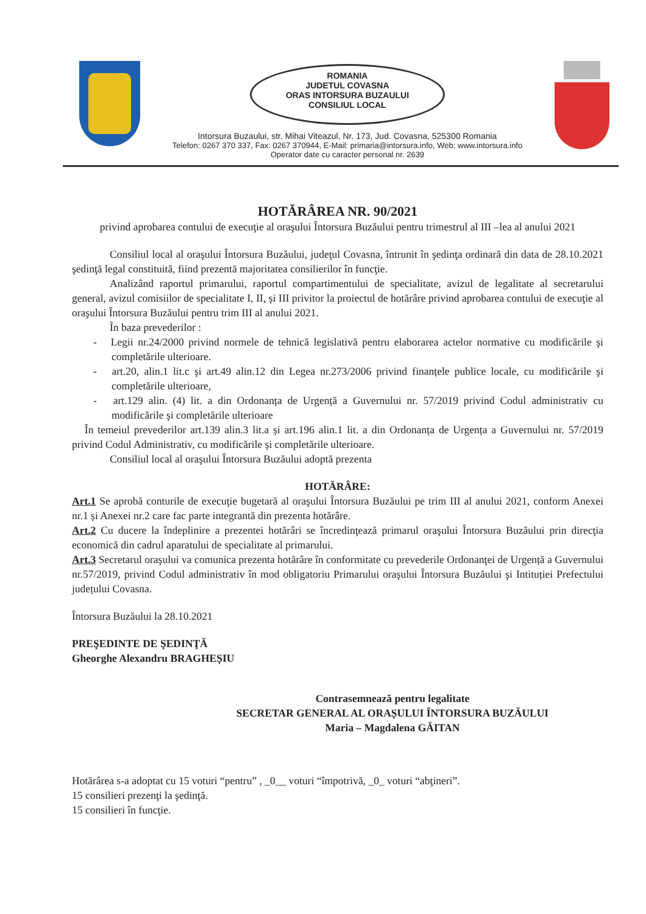ROMANIA
JUDETUL COVASNA
ORAS INTORSURA BUZAULUI
CONSILIUL LOCAL
Intorsura Buzaului, str. Mihai Viteazul, Nr. 173, Jud. Covasna, 525300 Romania
Telefon: 0267 370 337, Fax: 0267 370944, E-Mail: primaria@intorsura.info, Web: www.intorsura.info
Operator date cu caracter personal nr. 2639
HOTĂRÂREA NR. 90/2021
privind aprobarea contului de execuţie al oraşului Întorsura Buzăului pentru trimestrul al III –lea al anului 2021
Consiliul local al oraşului Întorsura Buzăului, judeţul Covasna, întrunit în şedinţa ordinară din data de 28.10.2021 şedinţă legal constituită, fiind prezentă majoritatea consilierilor în funcţie.
Analizând raportul primarului, raportul compartimentului de specialitate, avizul de legalitate al secretarului general, avizul comisiilor de specialitate I, II, și III privitor la proiectul de hotărâre privind aprobarea contului de execuţie al oraşului Întorsura Buzăului pentru trim III al anului 2021.
În baza prevederilor :
- Legii nr.24/2000 privind normele de tehnică legislativă pentru elaborarea actelor normative cu modificările şi completările ulterioare.
- art.20, alin.1 lit.c şi art.49 alin.12 din Legea nr.273/2006 privind finanțele publice locale, cu modificările şi completările ulterioare,
- art.129 alin. (4) lit. a din Ordonanța de Urgență a Guvernului nr. 57/2019 privind Codul administrativ cu modificările şi completările ulterioare
În temeiul prevederilor art.139 alin.3 lit.a și art.196 alin.1 lit. a din Ordonanța de Urgența a Guvernului nr. 57/2019 privind Codul Administrativ, cu modificările și completările ulterioare.
Consiliul local al oraşului Întorsura Buzăului adoptă prezenta
HOTĂRÂRE:
Art.1 Se aprobă conturile de execuţie bugetară al oraşului Întorsura Buzăului pe trim III al anului 2021, conform Anexei nr.1 și Anexei nr.2 care fac parte integrantă din prezenta hotărâre.
Art.2 Cu ducere la îndeplinire a prezentei hotărâri se încredinţează primarul oraşului Întorsura Buzăului prin direcţia economică din cadrul aparatului de specialitate al primarului.
Art.3 Secretarul oraşului va comunica prezenta hotărâre în conformitate cu prevederile Ordonanţei de Urgență a Guvernului nr.57/2019, privind Codul administrativ în mod obligatoriu Primarului oraşului Întorsura Buzăului şi Intituției Prefectului județului Covasna.
Întorsura Buzăului la 28.10.2021
PREŞEDINTE DE ŞEDINŢĂ
Gheorghe Alexandru BRAGHEȘIU
Contrasemnează pentru legalitate
SECRETAR GENERAL AL ORAȘULUI ÎNTORSURA BUZĂULUI
Maria – Magdalena GĂITAN
Hotărârea s-a adoptat cu 15 voturi “pentru” , _0__ voturi “împotrivă, _0_ voturi “abţineri”.
15 consilieri prezenţi la şedinţă.
15 consilieri în funcţie.